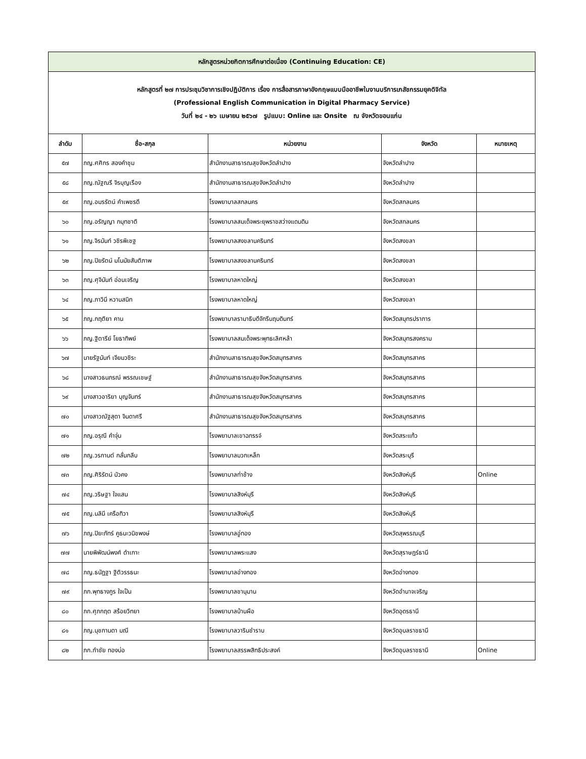| หลักสูตรหน่วยกิตการศึกษาต่อเนื่อง (Continuing Education: CE) | | | | |
| หลักสูตรที่ ๒๗ การประชุมวิชาการเชิงปฏิบัติการ เรื่อง การสื่อสารภาษาอังกฤษแบบมืออาชีพในงานบริการเภสัชกรรมยุคดิจิทัล (Professional English Communication in Digital Pharmacy Service) วันที่ ๒๔ - ๒๖ เมษายน ๒๕๖๗ รูปแบบ: Online และ Onsite ณ จังหวัดขอนแก่น | | | | |
| ลำดับ | ชื่อ-สกุล | หน่วยงาน | จังหวัด | หมายเหตุ |
| ๕๗ | ภญ.ศศิกร สองคำชุม | สำนักงานสาธารณสุขจังหวัดลำปาง | จังหวัดลำปาง | |
| ๕๘ | ภญ.ณัฐณรี จิรบุญเรือง | สำนักงานสาธารณสุขจังหวัดลำปาง | จังหวัดลำปาง | |
| ๕๙ | ภญ.อมรรัตน์ คำเพชรดี | โรงพยาบาลสกลนคร | จังหวัดสกลนคร | |
| ๖๐ | ภญ.อรัญญา กมุทชาติ | โรงพยาบาลสมเด็จพระยุพราชสว่างแดนดิน | จังหวัดสกลนคร | |
| ๖๑ | ภญ.จิรนันท์ วชิรพิเชฐ | โรงพยาบาลสงขลานครินทร์ | จังหวัดสงขลา | |
| ๖๒ | ภญ.ปิยรัตน์ มโนมัยสันติภาพ | โรงพยาบาลสงขลานครินทร์ | จังหวัดสงขลา | |
| ๖๓ | ภญ.ศุจินันท์ อ่อนเจริญ | โรงพยาบาลหาดใหญ่ | จังหวัดสงขลา | |
| ๖๔ | ภญ.ภาวินี หวานสนิท | โรงพยาบาลหาดใหญ่ | จังหวัดสงขลา | |
| ๖๕ | ภญ.กฤติยา คาน | โรงพยาบาลรามาธิบดีจักรีนฤบดินทร์ | จังหวัดสมุทรปราการ | |
| ๖๖ | ภญ.ฐิตารีย์ โยธาทิพย์ | โรงพยาบาลสมเด็จพระพุทธเลิศหล้า | จังหวัดสมุทรสงคราม | |
| ๖๗ | นายรัฐนันท์ เจียมวชิระ | สำนักงานสาธารณสุขจังหวัดสมุทรสาคร | จังหวัดสมุทรสาคร | |
| ๖๘ | นางสาวธนภรณ์ พรรณเชษฐ์ | สำนักงานสาธารณสุขจังหวัดสมุทรสาคร | จังหวัดสมุทรสาคร | |
| ๖๙ | นางสาวอาริยา บุญจันทร์ | สำนักงานสาธารณสุขจังหวัดสมุทรสาคร | จังหวัดสมุทรสาคร | |
| ๗๐ | นางสาวณัฐสุดา จินดาศรี | สำนักงานสาธารณสุขจังหวัดสมุทรสาคร | จังหวัดสมุทรสาคร | |
| ๗๑ | ภญ.อรุณี คำจุ่น | โรงพยาบาลเขาฉกรรจ์ | จังหวัดสระแก้ว | |
| ๗๒ | ภญ.วรกานต์ กลั่นกลีบ | โรงพยาบาลมวกเหล็ก | จังหวัดสระบุรี | |
| ๗๓ | ภญ.ศิริรัตน์ บัวคง | โรงพยาบาลท่าช้าง | จังหวัดสิงห์บุรี | Online |
| ๗๔ | ภญ.วริษฐา ใจแสน | โรงพยาบาลสิงห์บุรี | จังหวัดสิงห์บุรี | |
| ๗๕ | ภญ.นลินี เครือทิวา | โรงพยาบาลสิงห์บุรี | จังหวัดสิงห์บุรี | |
| ๗๖ | ภญ.ปิยะภัทร์ คูธนะวนิชพงษ์ | โรงพยาบาลอู่ทอง | จังหวัดสุพรรณบุรี | |
| ๗๗ | นายพิพัฒน์พงศ์ ดำเกาะ | โรงพยาบาลพระแสง | จังหวัดสุราษฎร์ธานี | |
| ๗๘ | ภญ.ธนัฏฐา ฐิติวรรธนะ | โรงพยาบาลอ่างทอง | จังหวัดอ่างทอง | |
| ๗๙ | ภก.พุทธางกูร ใจเป็น | โรงพยาบาลชานุมาน | จังหวัดอำนาจเจริญ | |
| ๘๐ | ภก.ศุภกฤต สร้อยวิทยา | โรงพยาบาลบ้านผือ | จังหวัดอุดรธานี | |
| ๘๑ | ภญ.นุชกานดา มณี | โรงพยาบาลวารินชำราบ | จังหวัดอุบลราชธานี | |
| ๘๒ | ภก.กำชัย ทองบ่อ | โรงพยาบาลสรรพสิทธิประสงค์ | จังหวัดอุบลราชธานี | Online |